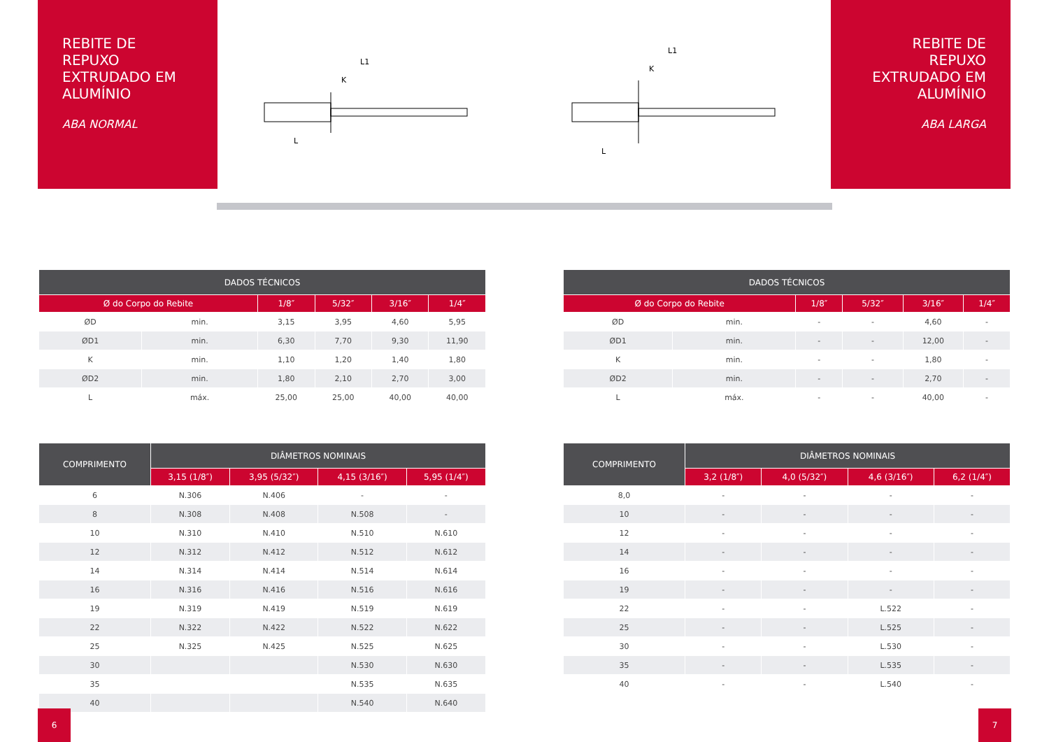REBITE DE REPUXO EXTRUDADO EM ALUMÍNIO
ABA NORMAL
REBITE DE REPUXO EXTRUDADO EM ALUMÍNIO
ABA LARGA
L1
K
L
L1
K
L
| DADOS TÉCNICOS | | | | | |
| --- | --- | --- | --- | --- | --- |
| Ø do Corpo do Rebite | | 1/8″ | 5/32″ | 3/16″ | 1/4″ |
| ØD | min. | 3,15 | 3,95 | 4,60 | 5,95 |
| ØD1 | min. | 6,30 | 7,70 | 9,30 | 11,90 |
| K | min. | 1,10 | 1,20 | 1,40 | 1,80 |
| ØD2 | min. | 1,80 | 2,10 | 2,70 | 3,00 |
| L | máx. | 25,00 | 25,00 | 40,00 | 40,00 |
| DADOS TÉCNICOS | | | | | |
| --- | --- | --- | --- | --- | --- |
| Ø do Corpo do Rebite | | 1/8″ | 5/32″ | 3/16″ | 1/4″ |
| ØD | min. | - | - | 4,60 | - |
| ØD1 | min. | - | - | 12,00 | - |
| K | min. | - | - | 1,80 | - |
| ØD2 | min. | - | - | 2,70 | - |
| L | máx. | - | - | 40,00 | - |
| COMPRIMENTO | DIÂMETROS NOMINAIS | | | |
| --- | --- | --- | --- | --- |
| | 3,15 (1/8″) | 3,95 (5/32″) | 4,15 (3/16″) | 5,95 (1/4″) |
| 6 | N.306 | N.406 | - | - |
| 8 | N.308 | N.408 | N.508 | - |
| 10 | N.310 | N.410 | N.510 | N.610 |
| 12 | N.312 | N.412 | N.512 | N.612 |
| 14 | N.314 | N.414 | N.514 | N.614 |
| 16 | N.316 | N.416 | N.516 | N.616 |
| 19 | N.319 | N.419 | N.519 | N.619 |
| 22 | N.322 | N.422 | N.522 | N.622 |
| 25 | N.325 | N.425 | N.525 | N.625 |
| 30 | | | N.530 | N.630 |
| 35 | | | N.535 | N.635 |
| 40 | | | N.540 | N.640 |
| COMPRIMENTO | DIÂMETROS NOMINAIS | | | |
| --- | --- | --- | --- | --- |
| | 3,2 (1/8″) | 4,0 (5/32″) | 4,6 (3/16″) | 6,2 (1/4″) |
| 8,0 | - | - | - | - |
| 10 | - | - | - | - |
| 12 | - | - | - | - |
| 14 | - | - | - | - |
| 16 | - | - | - | - |
| 19 | - | - | - | - |
| 22 | - | - | L.522 | - |
| 25 | - | - | L.525 | - |
| 30 | - | - | L.530 | - |
| 35 | - | - | L.535 | - |
| 40 | - | - | L.540 | - |
6 7